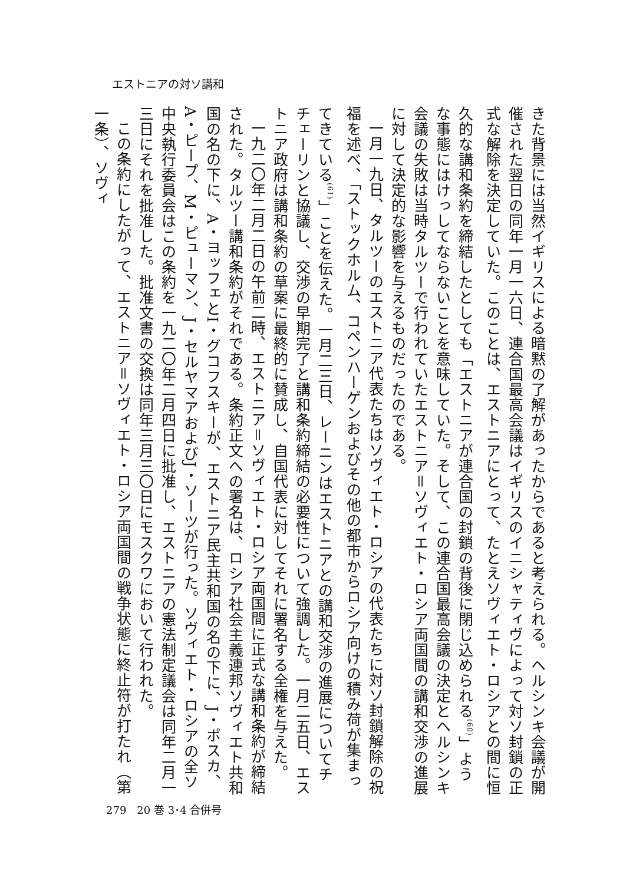エストニアの対ソ講和
きた背景には当然イギリスによる暗黙の了解があったからであると考えられる。ヘルシンキ会議が開催された翌日の同年一月一六日、連合国最高会議はイギリスのイニシャティヴによって対ソ封鎖の正式な解除を決定していた。このことは、エストニアにとって、たとえソヴィエト・ロシアとの間に恒久的な講和条約を締結したとしても「エストニアが連合国の封鎖の背後に閉じ込められる<sup>(60)</sup>」ような事態にはけっしてならないことを意味していた。そして、この連合国最高会議の決定とヘルシンキ会議の失敗は当時タルツーで行われていたエストニア＝ソヴィエト・ロシア両国間の講和交渉の進展に対して決定的な影響を与えるものだったのである。
一月一九日、タルツーのエストニア代表たちはソヴィエト・ロシアの代表たちに対ソ封鎖解除の祝福を述べ、「ストックホルム、コペンハーゲンおよびその他の都市からロシア向けの積み荷が集まってきている<sup>(61)</sup>」ことを伝えた。一月二三日、レーニンはエストニアとの講和交渉の進展についてチチェーリンと協議し、交渉の早期完了と講和条約締結の必要性について強調した。一月二五日、エストニア政府は講和条約の草案に最終的に賛成し、自国代表に対してそれに署名する全権を与えた。
一九二〇年二月二日の午前二時、エストニア＝ソヴィエト・ロシア両国間に正式な講和条約が締結された。タルツー講和条約がそれである。条約正文への署名は、ロシア社会主義連邦ソヴィエト共和国の名の下に、A・ヨッフェとI・グコフスキーが、エストニア民主共和国の名の下に、J・ポスカ、A・ピープ、M・ピューマン、J・セルヤマアおよびJ・ソーツが行った。ソヴィエト・ロシアの全ソ中央執行委員会はこの条約を一九二〇年二月四日に批准し、エストニアの憲法制定議会は同年二月一三日にそれを批准した。批准文書の交換は同年三月三〇日にモスクワにおいて行われた。
この条約にしたがって、エストニア＝ソヴィエト・ロシア両国間の戦争状態に終止符が打たれ（第一条）、ソヴィ
279　20 巻 3･4 合併号